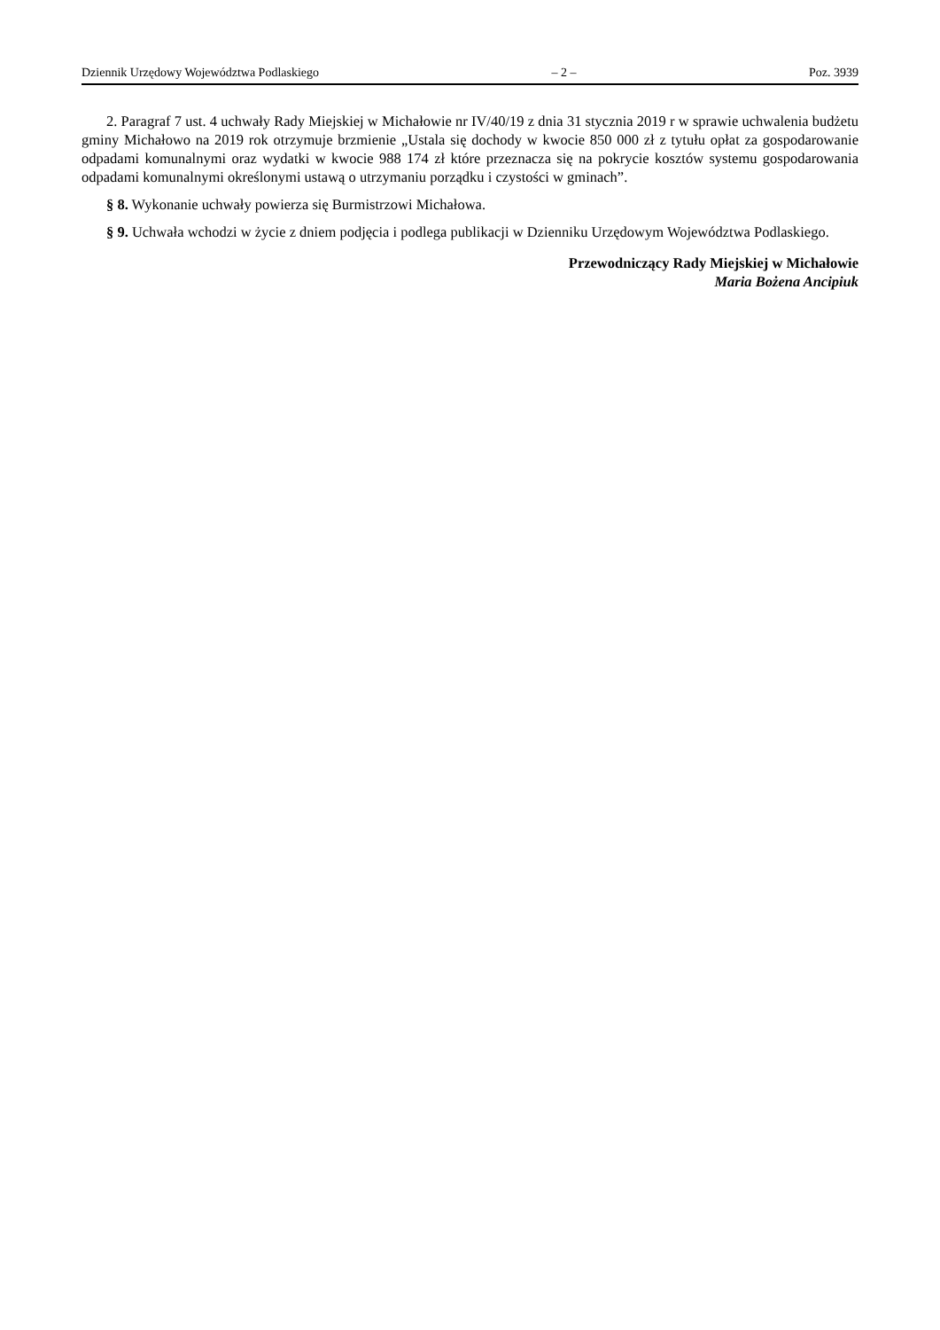Dziennik Urzędowy Województwa Podlaskiego – 2 – Poz. 3939
2. Paragraf 7 ust. 4 uchwały Rady Miejskiej w Michałowie nr IV/40/19 z dnia 31 stycznia 2019 r w sprawie uchwalenia budżetu gminy Michałowo na 2019 rok otrzymuje brzmienie „Ustala się dochody w kwocie 850 000 zł z tytułu opłat za gospodarowanie odpadami komunalnymi oraz wydatki w kwocie 988 174 zł które przeznacza się na pokrycie kosztów systemu gospodarowania odpadami komunalnymi określonymi ustawą o utrzymaniu porządku i czystości w gminach”.
§ 8. Wykonanie uchwały powierza się Burmistrzowi Michałowa.
§ 9. Uchwała wchodzi w życie z dniem podjęcia i podlega publikacji w Dzienniku Urzędowym Województwa Podlaskiego.
Przewodniczący Rady Miejskiej w Michałowie
Maria Bożena Ancipiuk